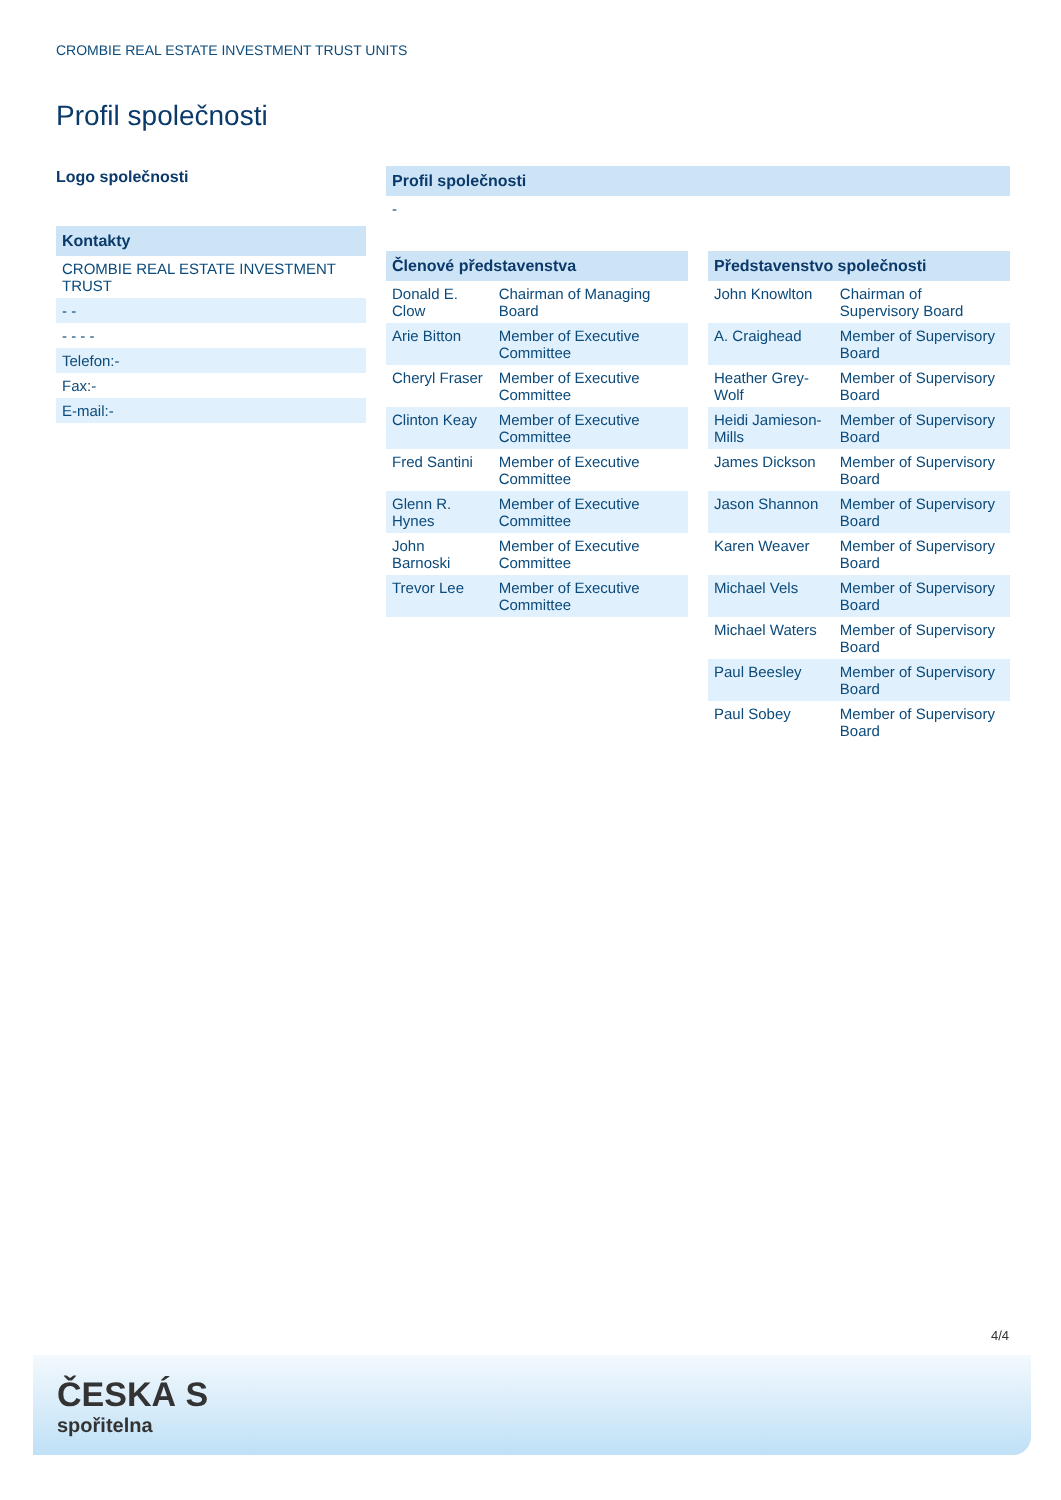CROMBIE REAL ESTATE INVESTMENT TRUST UNITS
Profil společnosti
Logo společnosti
Kontakty
CROMBIE REAL ESTATE INVESTMENT TRUST
- -
- - - -
Telefon:-
Fax:-
E-mail:-
Profil společnosti
-
| Členové představenstva | |
| --- | --- |
| Donald E. Clow | Chairman of Managing Board |
| Arie Bitton | Member of Executive Committee |
| Cheryl Fraser | Member of Executive Committee |
| Clinton Keay | Member of Executive Committee |
| Fred Santini | Member of Executive Committee |
| Glenn R. Hynes | Member of Executive Committee |
| John Barnoski | Member of Executive Committee |
| Trevor Lee | Member of Executive Committee |
| Představenstvo společnosti | |
| --- | --- |
| John Knowlton | Chairman of Supervisory Board |
| A. Craighead | Member of Supervisory Board |
| Heather Grey-Wolf | Member of Supervisory Board |
| Heidi Jamieson-Mills | Member of Supervisory Board |
| James Dickson | Member of Supervisory Board |
| Jason Shannon | Member of Supervisory Board |
| Karen Weaver | Member of Supervisory Board |
| Michael Vels | Member of Supervisory Board |
| Michael Waters | Member of Supervisory Board |
| Paul Beesley | Member of Supervisory Board |
| Paul Sobey | Member of Supervisory Board |
4/4
ČESKÁ S
spořitelna